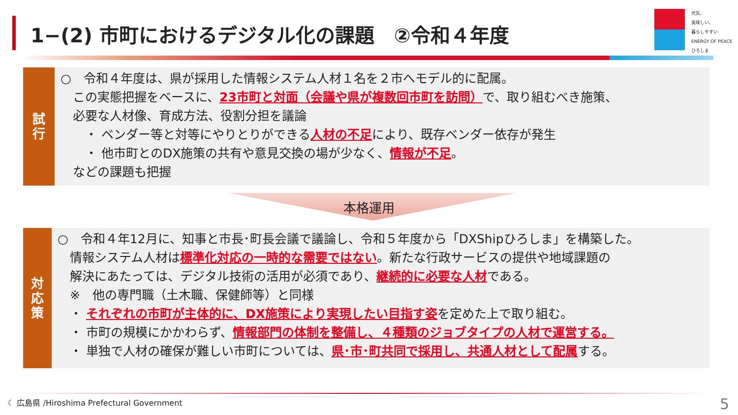1−(2) 市町におけるデジタル化の課題　②令和４年度
元気、
美味しい、
暮らしやすい
ENERGY OF PEACE ひろしま
試
行
○　令和４年度は、県が採用した情報システム人材１名を２市へモデル的に配属。
　この実態把握をベースに、23市町と対面（会議や県が複数回市町を訪問）で、取り組むべき施策、
　必要な人材像、育成方法、役割分担を議論
　　・ ベンダー等と対等にやりとりができる人材の不足により、既存ベンダー依存が発生
　　・ 他市町とのDX施策の共有や意見交換の場が少なく、情報が不足。
　などの課題も把握
本格運用
対
応
策
○　令和４年12月に、知事と市長･町長会議で議論し、令和５年度から「DXShipひろしま」を構築した。
　情報システム人材は標準化対応の一時的な需要ではない。新たな行政サービスの提供や地域課題の
　解決にあたっては、デジタル技術の活用が必須であり、継続的に必要な人材である。
　※　他の専門職（土木職、保健師等）と同様
　・ それぞれの市町が主体的に、DX施策により実現したい目指す姿を定めた上で取り組む。
　・ 市町の規模にかかわらず、情報部門の体制を整備し、４種類のジョブタイプの人材で運営する。
　・ 単独で人材の確保が難しい市町については、県･市･町共同で採用し、共通人材として配属する。
☾ 広島県 /Hiroshima Prefectural Government
5